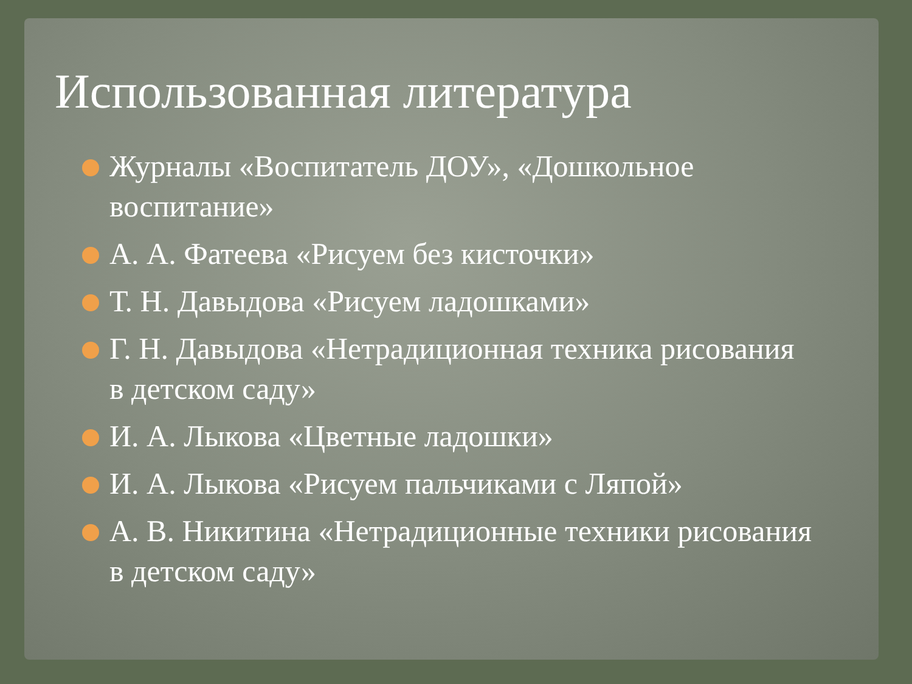Использованная литература
Журналы «Воспитатель ДОУ», «Дошкольное воспитание»
А. А. Фатеева «Рисуем без кисточки»
Т. Н. Давыдова «Рисуем ладошками»
Г. Н. Давыдова «Нетрадиционная техника рисования в детском саду»
И. А. Лыкова «Цветные ладошки»
И. А. Лыкова «Рисуем пальчиками с Ляпой»
А. В. Никитина «Нетрадиционные техники рисования в детском саду»